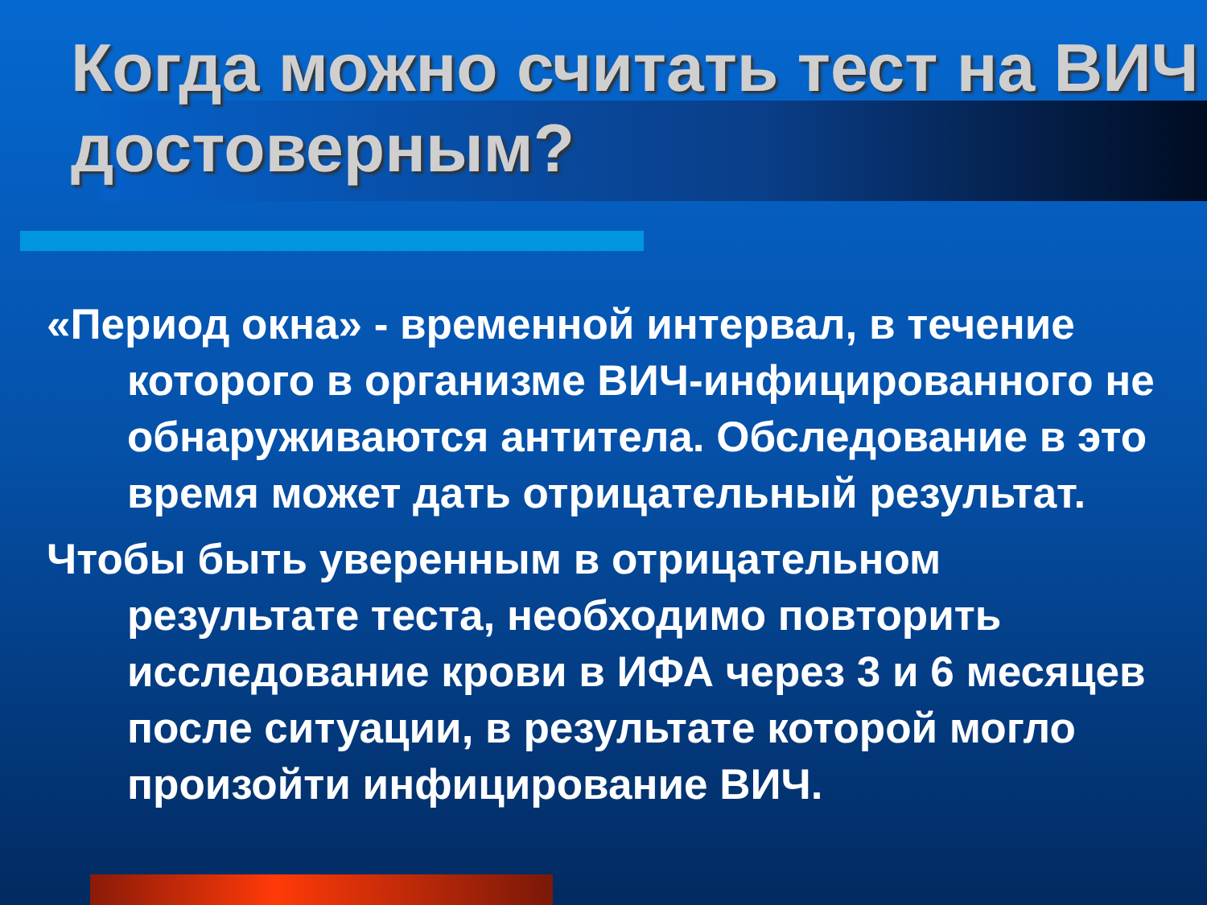Когда можно считать тест на ВИЧ достоверным?
«Период окна» - временной интервал, в течение которого в организме ВИЧ-инфицированного не обнаруживаются антитела. Обследование в это время может дать отрицательный результат.
Чтобы быть уверенным в отрицательном результате теста, необходимо повторить исследование крови в ИФА через 3 и 6 месяцев после ситуации, в результате которой могло произойти инфицирование ВИЧ.